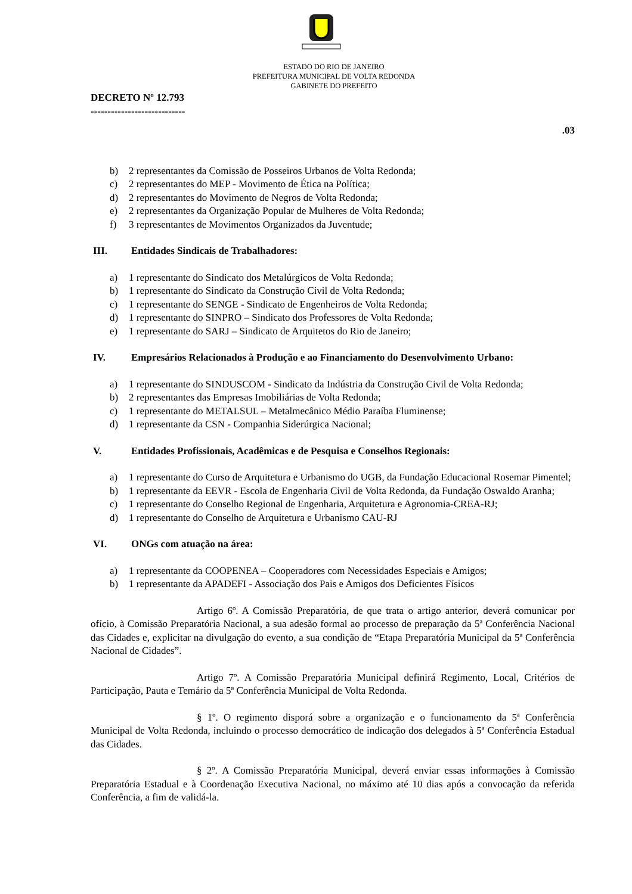ESTADO DO RIO DE JANEIRO
PREFEITURA MUNICIPAL DE VOLTA REDONDA
GABINETE DO PREFEITO
DECRETO Nº 12.793
----------------------------
.03
b) 2 representantes da Comissão de Posseiros Urbanos de Volta Redonda;
c) 2 representantes do MEP - Movimento de Ética na Política;
d) 2 representantes do Movimento de Negros de Volta Redonda;
e) 2 representantes da Organização Popular de Mulheres de Volta Redonda;
f) 3 representantes de Movimentos Organizados da Juventude;
III. Entidades Sindicais de Trabalhadores:
a) 1 representante do Sindicato dos Metalúrgicos de Volta Redonda;
b) 1 representante do Sindicato da Construção Civil de Volta Redonda;
c) 1 representante do SENGE - Sindicato de Engenheiros de Volta Redonda;
d) 1 representante do SINPRO – Sindicato dos Professores de Volta Redonda;
e) 1 representante do SARJ – Sindicato de Arquitetos do Rio de Janeiro;
IV. Empresários Relacionados à Produção e ao Financiamento do Desenvolvimento Urbano:
a) 1 representante do SINDUSCOM - Sindicato da Indústria da Construção Civil de Volta Redonda;
b) 2 representantes das Empresas Imobiliárias de Volta Redonda;
c) 1 representante do METALSUL – Metalmecânico Médio Paraíba Fluminense;
d) 1 representante da CSN - Companhia Siderúrgica Nacional;
V. Entidades Profissionais, Acadêmicas e de Pesquisa e Conselhos Regionais:
a) 1 representante do Curso de Arquitetura e Urbanismo do UGB, da Fundação Educacional Rosemar Pimentel;
b) 1 representante da EEVR - Escola de Engenharia Civil de Volta Redonda, da Fundação Oswaldo Aranha;
c) 1 representante do Conselho Regional de Engenharia, Arquitetura e Agronomia-CREA-RJ;
d) 1 representante do Conselho de Arquitetura e Urbanismo CAU-RJ
VI. ONGs com atuação na área:
a) 1 representante da COOPENEA – Cooperadores com Necessidades Especiais e Amigos;
b) 1 representante da APADEFI - Associação dos Pais e Amigos dos Deficientes Físicos
Artigo 6º. A Comissão Preparatória, de que trata o artigo anterior, deverá comunicar por ofício, à Comissão Preparatória Nacional, a sua adesão formal ao processo de preparação da 5ª Conferência Nacional das Cidades e, explicitar na divulgação do evento, a sua condição de “Etapa Preparatória Municipal da 5ª Conferência Nacional de Cidades”.
Artigo 7º. A Comissão Preparatória Municipal definirá Regimento, Local, Critérios de Participação, Pauta e Temário da 5ª Conferência Municipal de Volta Redonda.
§ 1º. O regimento disporá sobre a organização e o funcionamento da 5ª Conferência Municipal de Volta Redonda, incluindo o processo democrático de indicação dos delegados à 5ª Conferência Estadual das Cidades.
§ 2º. A Comissão Preparatória Municipal, deverá enviar essas informações à Comissão Preparatória Estadual e à Coordenação Executiva Nacional, no máximo até 10 dias após a convocação da referida Conferência, a fim de validá-la.